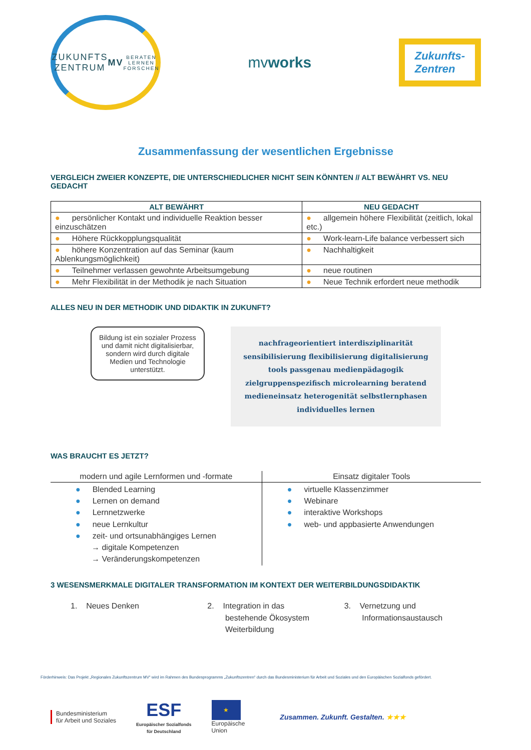ZUKUNFTS
ZENTRUM
MV
BERATEN LERNEN FORSCHEN
mvworks
Zukunfts-
Zentren
Zusammenfassung der wesentlichen Ergebnisse
VERGLEICH ZWEIER KONZEPTE, DIE UNTERSCHIEDLICHER NICHT SEIN KÖNNTEN // ALT BEWÄHRT VS. NEU GEDACHT
| ALT BEWÄHRT | NEU GEDACHT |
| --- | --- |
| ● persönlicher Kontakt und individuelle Reaktion besser einzuschätzen | ● allgemein höhere Flexibilität (zeitlich, lokal etc.) |
| ● Höhere Rückkopplungsqualität | ● Work-learn-Life balance verbessert sich |
| ● höhere Konzentration auf das Seminar (kaum Ablenkungsmöglichkeit) | ● Nachhaltigkeit |
| ● Teilnehmer verlassen gewohnte Arbeitsumgebung | ● neue routinen |
| ● Mehr Flexibilität in der Methodik je nach Situation | ● Neue Technik erfordert neue methodik |
ALLES NEU IN DER METHODIK UND DIDAKTIK IN ZUKUNFT?
Bildung ist ein sozialer Prozess und damit nicht digitalisierbar, sondern wird durch digitale Medien und Technologie unterstützt.
nachfrageorientiert interdisziplinarität sensibilisierung flexibilisierung digitalisierung tools passgenau medienpädagogik zielgruppenspezifisch microlearning beratend medieneinsatz heterogenität selbstlernphasen individuelles lernen
WAS BRAUCHT ES JETZT?
| modern und agile Lernformen und -formate | Einsatz digitaler Tools |
| --- | --- |
| ● Blended Learning ● Lernen on demand ● Lernnetzwerke ● neue Lernkultur ● zeit- und ortsunabhängiges Lernen → digitale Kompetenzen → Veränderungskompetenzen | ● virtuelle Klassenzimmer ● Webinare ● interaktive Workshops ● web- und appbasierte Anwendungen |
3 WESENSMERKMALE DIGITALER TRANSFORMATION IM KONTEXT DER WEITERBILDUNGSDIDAKTIK
1. Neues Denken 2. Integration in das
bestehende Ökosystem
Weiterbildung
3. Vernetzung und
Informationsaustausch
Förderhinweis: Das Projekt „Regionales Zukunftszentrum MV“ wird im Rahmen des Bundesprogramms „Zukunftszentren“ durch das Bundesministerium für Arbeit und Soziales und den Europäischen Sozialfonds gefördert.
Bundesministerium
für Arbeit und Soziales
ESF
Europäischer Sozialfonds
für Deutschland
★
Europäische
Union
Zusammen. Zukunft. Gestalten. ★★★